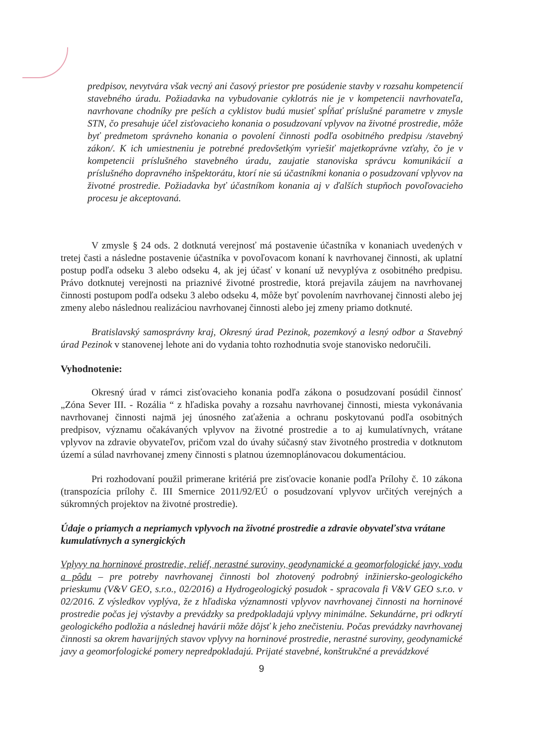predpisov, nevytvára však vecný ani časový priestor pre posúdenie stavby v rozsahu kompetencií stavebného úradu. Požiadavka na vybudovanie cyklotrás nie je v kompetencii navrhovateľa, navrhovane chodníky pre peších a cyklistov budú musieť spĺňať príslušné parametre v zmysle STN, čo presahuje účel zisťovacieho konania o posudzovaní vplyvov na životné prostredie, môže byť predmetom správneho konania o povolení činnosti podľa osobitného predpisu /stavebný zákon/. K ich umiestneniu je potrebné predovšetkým vyriešiť majetkoprávne vzťahy, čo je v kompetencii príslušného stavebného úradu, zaujatie stanoviska správcu komunikácií a príslušného dopravného inšpektorátu, ktorí nie sú účastníkmi konania o posudzovaní vplyvov na životné prostredie. Požiadavka byť účastníkom konania aj v ďalších stupňoch povoľovacieho procesu je akceptovaná.
V zmysle § 24 ods. 2 dotknutá verejnosť má postavenie účastníka v konaniach uvedených v tretej časti a následne postavenie účastníka v povoľovacom konaní k navrhovanej činnosti, ak uplatní postup podľa odseku 3 alebo odseku 4, ak jej účasť v konaní už nevyplýva z osobitného predpisu. Právo dotknutej verejnosti na priaznivé životné prostredie, ktorá prejavila záujem na navrhovanej činnosti postupom podľa odseku 3 alebo odseku 4, môže byť povolením navrhovanej činnosti alebo jej zmeny alebo následnou realizáciou navrhovanej činnosti alebo jej zmeny priamo dotknuté.
Bratislavský samosprávny kraj, Okresný úrad Pezinok, pozemkový a lesný odbor a Stavebný úrad Pezinok v stanovenej lehote ani do vydania tohto rozhodnutia svoje stanovisko nedoručili.
Vyhodnotenie:
Okresný úrad v rámci zisťovacieho konania podľa zákona o posudzovaní posúdil činnosť „Zóna Sever III. - Rozália “ z hľadiska povahy a rozsahu navrhovanej činnosti, miesta vykonávania navrhovanej činnosti najmä jej únosného zaťaženia a ochranu poskytovanú podľa osobitných predpisov, významu očakávaných vplyvov na životné prostredie a to aj kumulatívnych, vrátane vplyvov na zdravie obyvateľov, pričom vzal do úvahy súčasný stav životného prostredia v dotknutom území a súlad navrhovanej zmeny činnosti s platnou územnoplánovacou dokumentáciou.
Pri rozhodovaní použil primerane kritériá pre zisťovacie konanie podľa Prílohy č. 10 zákona (transpozícia prílohy č. III Smernice 2011/92/EÚ o posudzovaní vplyvov určitých verejných a súkromných projektov na životné prostredie).
Údaje o priamych a nepriamych vplyvoch na životné prostredie a zdravie obyvateľstva vrátane kumulatívnych a synergických
Vplyvy na horninové prostredie, reliéf, nerastné suroviny, geodynamické a geomorfologické javy, vodu a pôdu – pre potreby navrhovanej činnosti bol zhotovený podrobný inžiniersko-geologického prieskumu (V&V GEO, s.r.o., 02/2016) a Hydrogeologický posudok - spracovala fi V&V GEO s.r.o. v 02/2016. Z výsledkov vyplýva, že z hľadiska významnosti vplyvov navrhovanej činnosti na horninové prostredie počas jej výstavby a prevádzky sa predpokladajú vplyvy minimálne. Sekundárne, pri odkrytí geologického podložia a následnej havárii môže dôjsť k jeho znečisteniu. Počas prevádzky navrhovanej činnosti sa okrem havarijných stavov vplyvy na horninové prostredie, nerastné suroviny, geodynamické javy a geomorfologické pomery nepredpokladajú. Prijaté stavebné, konštrukčné a prevádzkové
9